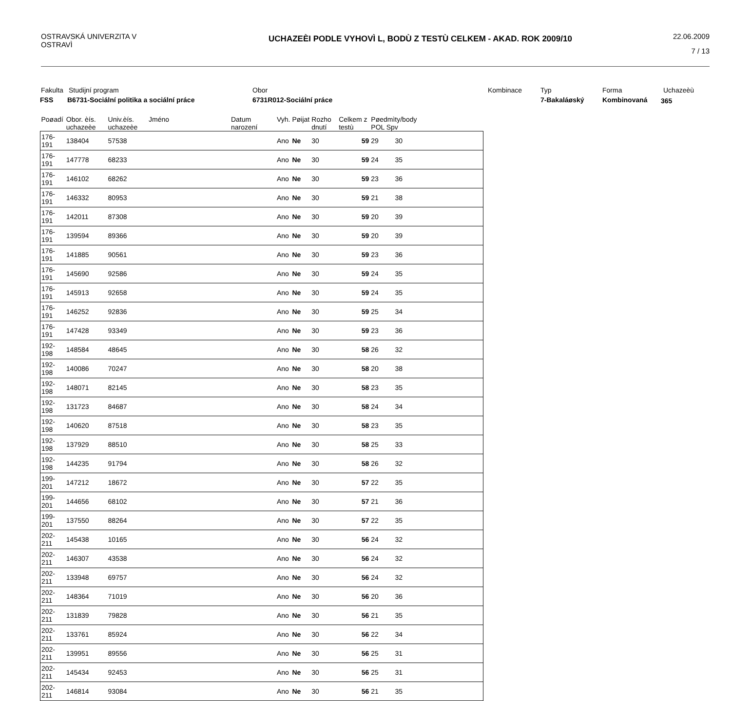OSTRAVSKÁ UNIVERZITA V OSTRAVÌ
UCHAZEÈI PODLE VYHOVÌ L, BODÙ Z TESTÙ CELKEM - AKAD. ROK 2009/10
22.06.2009
7 / 13
Fakulta Studijní program Obor Kombinace Typ Forma Uchazeèù
FSS
B6731-Sociální politika a sociální práce
6731R012-Sociální práce 7-Bakaláøský Kombinovaná 365
| Poøadí | Obor. èís. uchazeèe | Univ.èís. uchazeèe | Jméno | Datum narození | Vyh. | Pøijat | Rozho dnutí | Celkem z testù | Pøedmìty/body POL Spv | | |
| --- | --- | --- | --- | --- | --- | --- | --- | --- | --- | --- | --- |
| 176-191 | 138404 | 57538 | | | Ano | Ne | 30 | 59 | 29 | 30 | |
| 176-191 | 147778 | 68233 | | | Ano | Ne | 30 | 59 | 24 | 35 | |
| 176-191 | 146102 | 68262 | | | Ano | Ne | 30 | 59 | 23 | 36 | |
| 176-191 | 146332 | 80953 | | | Ano | Ne | 30 | 59 | 21 | 38 | |
| 176-191 | 142011 | 87308 | | | Ano | Ne | 30 | 59 | 20 | 39 | |
| 176-191 | 139594 | 89366 | | | Ano | Ne | 30 | 59 | 20 | 39 | |
| 176-191 | 141885 | 90561 | | | Ano | Ne | 30 | 59 | 23 | 36 | |
| 176-191 | 145690 | 92586 | | | Ano | Ne | 30 | 59 | 24 | 35 | |
| 176-191 | 145913 | 92658 | | | Ano | Ne | 30 | 59 | 24 | 35 | |
| 176-191 | 146252 | 92836 | | | Ano | Ne | 30 | 59 | 25 | 34 | |
| 176-191 | 147428 | 93349 | | | Ano | Ne | 30 | 59 | 23 | 36 | |
| 192-198 | 148584 | 48645 | | | Ano | Ne | 30 | 58 | 26 | 32 | |
| 192-198 | 140086 | 70247 | | | Ano | Ne | 30 | 58 | 20 | 38 | |
| 192-198 | 148071 | 82145 | | | Ano | Ne | 30 | 58 | 23 | 35 | |
| 192-198 | 131723 | 84687 | | | Ano | Ne | 30 | 58 | 24 | 34 | |
| 192-198 | 140620 | 87518 | | | Ano | Ne | 30 | 58 | 23 | 35 | |
| 192-198 | 137929 | 88510 | | | Ano | Ne | 30 | 58 | 25 | 33 | |
| 192-198 | 144235 | 91794 | | | Ano | Ne | 30 | 58 | 26 | 32 | |
| 199-201 | 147212 | 18672 | | | Ano | Ne | 30 | 57 | 22 | 35 | |
| 199-201 | 144656 | 68102 | | | Ano | Ne | 30 | 57 | 21 | 36 | |
| 199-201 | 137550 | 88264 | | | Ano | Ne | 30 | 57 | 22 | 35 | |
| 202-211 | 145438 | 10165 | | | Ano | Ne | 30 | 56 | 24 | 32 | |
| 202-211 | 146307 | 43538 | | | Ano | Ne | 30 | 56 | 24 | 32 | |
| 202-211 | 133948 | 69757 | | | Ano | Ne | 30 | 56 | 24 | 32 | |
| 202-211 | 148364 | 71019 | | | Ano | Ne | 30 | 56 | 20 | 36 | |
| 202-211 | 131839 | 79828 | | | Ano | Ne | 30 | 56 | 21 | 35 | |
| 202-211 | 133761 | 85924 | | | Ano | Ne | 30 | 56 | 22 | 34 | |
| 202-211 | 139951 | 89556 | | | Ano | Ne | 30 | 56 | 25 | 31 | |
| 202-211 | 145434 | 92453 | | | Ano | Ne | 30 | 56 | 25 | 31 | |
| 202-211 | 146814 | 93084 | | | Ano | Ne | 30 | 56 | 21 | 35 | |